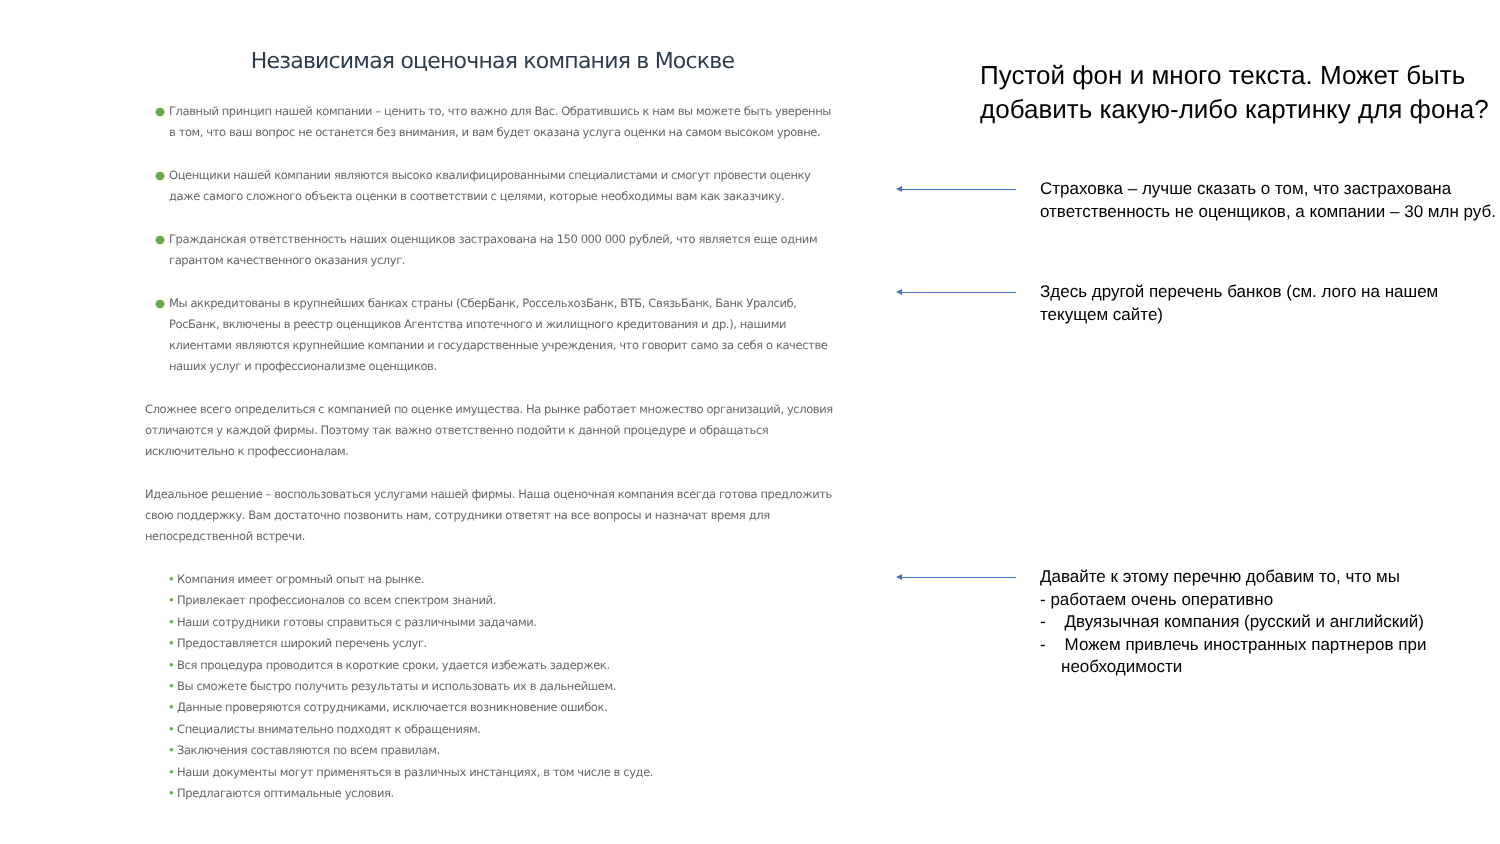Независимая оценочная компания в Москве
● Главный принцип нашей компании – ценить то, что важно для Вас. Обратившись к нам вы можете быть уверенны в том, что ваш вопрос не останется без внимания, и вам будет оказана услуга оценки на самом высоком уровне.
● Оценщики нашей компании являются высоко квалифицированными специалистами и смогут провести оценку даже самого сложного объекта оценки в соответствии с целями, которые необходимы вам как заказчику.
● Гражданская ответственность наших оценщиков застрахована на 150 000 000 рублей, что является еще одним гарантом качественного оказания услуг.
● Мы аккредитованы в крупнейших банках страны (СберБанк, РоссельхозБанк, ВТБ, СвязьБанк, Банк Уралсиб, РосБанк, включены в реестр оценщиков Агентства ипотечного и жилищного кредитования и др.), нашими клиентами являются крупнейшие компании и государственные учреждения, что говорит само за себя о качестве наших услуг и профессионализме оценщиков.
Сложнее всего определиться с компанией по оценке имущества. На рынке работает множество организаций, условия отличаются у каждой фирмы. Поэтому так важно ответственно подойти к данной процедуре и обращаться исключительно к профессионалам.
Идеальное решение – воспользоваться услугами нашей фирмы. Наша оценочная компания всегда готова предложить свою поддержку. Вам достаточно позвонить нам, сотрудники ответят на все вопросы и назначат время для непосредственной встречи.
• Компания имеет огромный опыт на рынке.
• Привлекает профессионалов со всем спектром знаний.
• Наши сотрудники готовы справиться с различными задачами.
• Предоставляется широкий перечень услуг.
• Вся процедура проводится в короткие сроки, удается избежать задержек.
• Вы сможете быстро получить результаты и использовать их в дальнейшем.
• Данные проверяются сотрудниками, исключается возникновение ошибок.
• Специалисты внимательно подходят к обращениям.
• Заключения составляются по всем правилам.
• Наши документы могут применяться в различных инстанциях, в том числе в суде.
• Предлагаются оптимальные условия.
Пустой фон и много текста. Может быть добавить какую-либо картинку для фона?
Страховка – лучше сказать о том, что застрахована ответственность не оценщиков, а компании – 30 млн руб.
Здесь другой перечень банков (см. лого на нашем текущем сайте)
Давайте к этому перечню добавим то, что мы
- работаем очень оперативно
- Двуязычная компания (русский и английский)
- Можем привлечь иностранных партнеров при необходимости